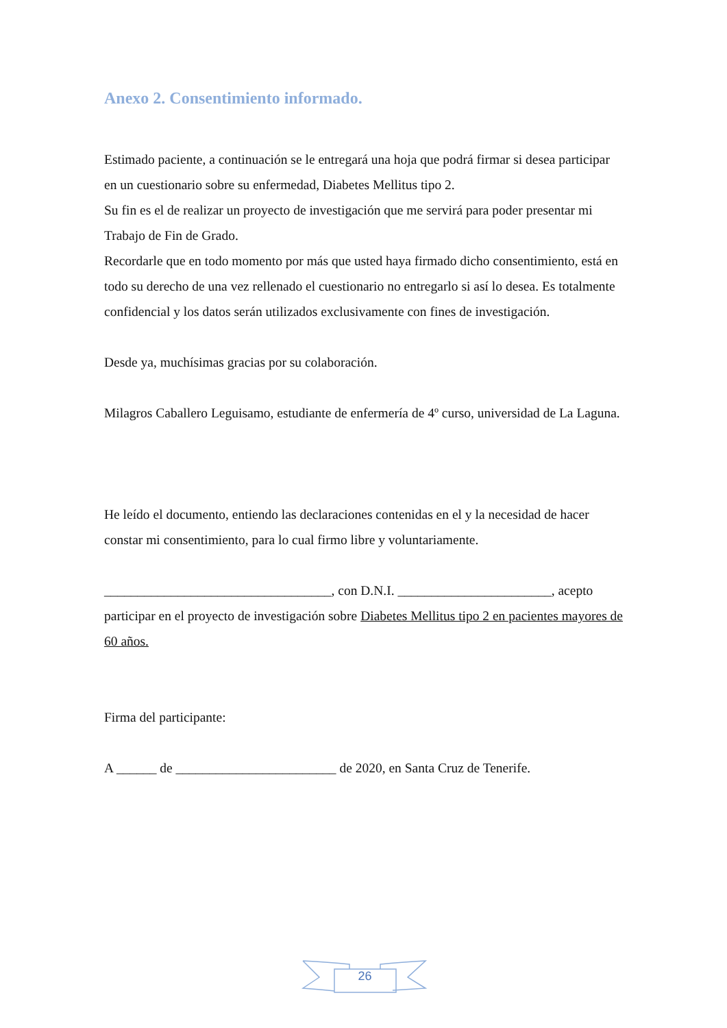Anexo 2. Consentimiento informado.
Estimado paciente, a continuación se le entregará una hoja que podrá firmar si desea participar en un cuestionario sobre su enfermedad, Diabetes Mellitus tipo 2.
Su fin es el de realizar un proyecto de investigación que me servirá para poder presentar mi Trabajo de Fin de Grado.
Recordarle que en todo momento por más que usted haya firmado dicho consentimiento, está en todo su derecho de una vez rellenado el cuestionario no entregarlo si así lo desea. Es totalmente confidencial y los datos serán utilizados exclusivamente con fines de investigación.
Desde ya, muchísimas gracias por su colaboración.
Milagros Caballero Leguisamo, estudiante de enfermería de 4º curso, universidad de La Laguna.
He leído el documento, entiendo las declaraciones contenidas en el y la necesidad de hacer constar mi consentimiento, para lo cual firmo libre y voluntariamente.
__________________________________, con D.N.I. _______________________, acepto participar en el proyecto de investigación sobre Diabetes Mellitus tipo 2 en pacientes mayores de 60 años.
Firma del participante:
A ______ de ________________________ de 2020, en Santa Cruz de Tenerife.
26